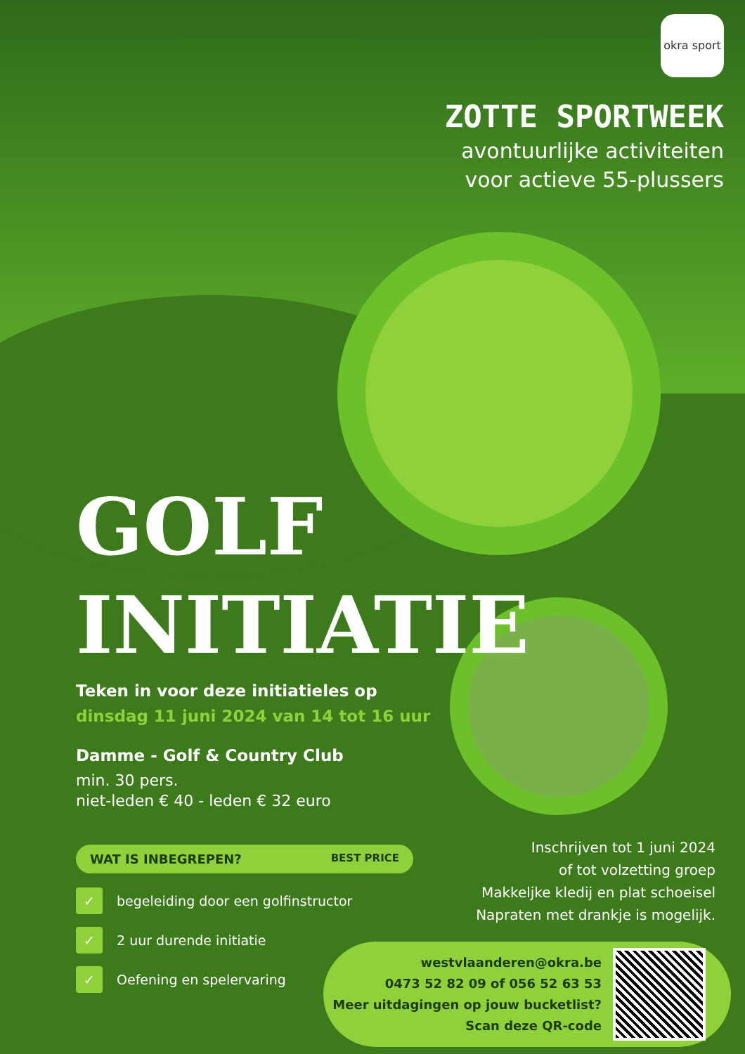okra sport
ZOTTE SPORTWEEK
avontuurlijke activiteiten
voor actieve 55-plussers
GOLF
INITIATIE
Teken in voor deze initiatieles op
dinsdag 11 juni 2024 van 14 tot 16 uur
Damme - Golf & Country Club
min. 30 pers.
niet-leden € 40 - leden € 32 euro
WAT IS INBEGREPEN? BEST PRICE
✓ begeleiding door een golfinstructor
✓ 2 uur durende initiatie
✓ Oefening en spelervaring
Inschrijven tot 1 juni 2024
of tot volzetting groep
Makkeljke kledij en plat schoeisel
Napraten met drankje is mogelijk.
westvlaanderen@okra.be
0473 52 82 09 of 056 52 63 53
Meer uitdagingen op jouw bucketlist?
Scan deze QR-code